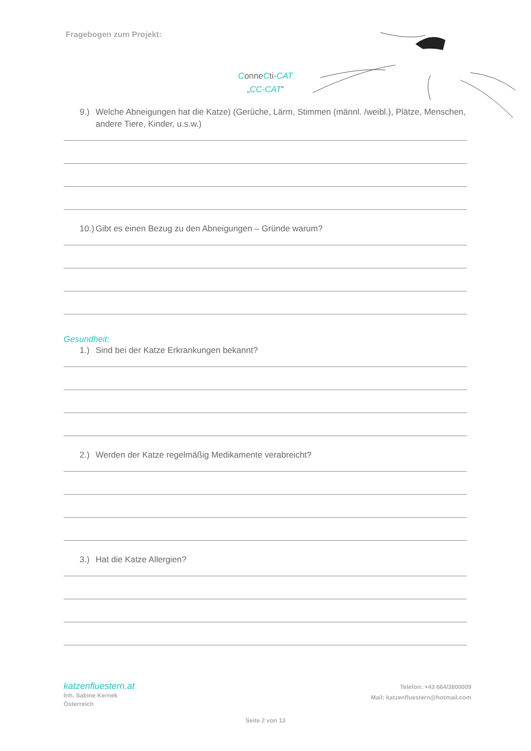Fragebogen zum Projekt:
ConneCti-CAT
„CC-CAT“
9.) Welche Abneigungen hat die Katze) (Gerüche, Lärm, Stimmen (männl. /weibl.), Plätze, Menschen, andere Tiere, Kinder, u.s.w.)
10.) Gibt es einen Bezug zu den Abneigungen – Gründe warum?
Gesundheit:
1.) Sind bei der Katze Erkrankungen bekannt?
2.) Werden der Katze regelmäßig Medikamente verabreicht?
3.) Hat die Katze Allergien?
katzenfluestern.at
Inh. Sabine Kernek
Österreich
Telefon: +43 664/3800009
Mail: katzenfluestern@hotmail.com
Seite 2 von 13